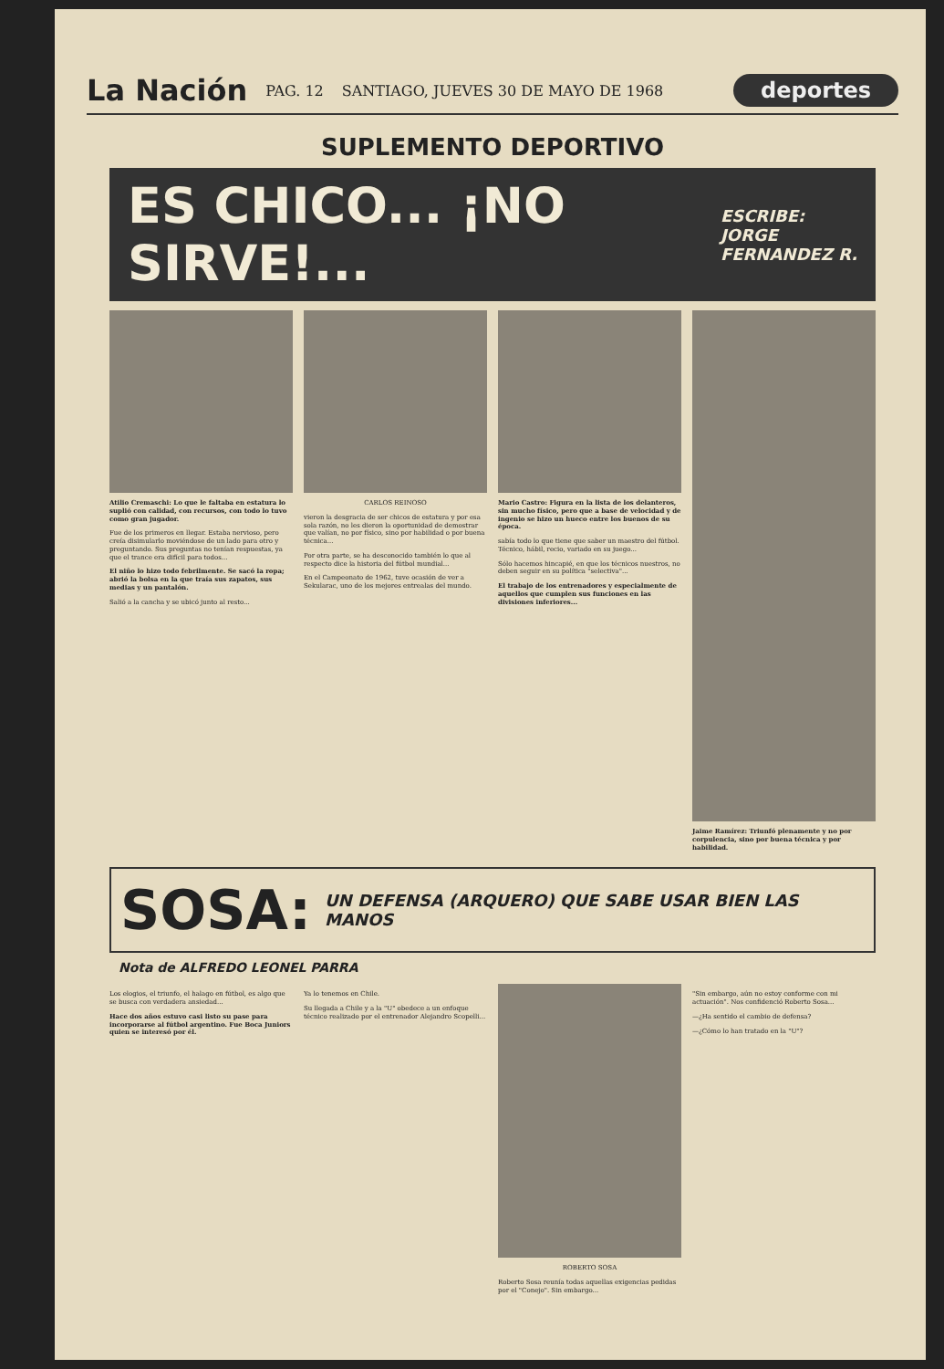La Nación PAG. 12 SANTIAGO, JUEVES 30 DE MAYO DE 1968 deportes
SUPLEMENTO DEPORTIVO
ES CHICO... ¡NO SIRVE!...
ESCRIBE:
JORGE
FERNANDEZ R.
Atilio Cremaschi: Lo que le faltaba en estatura lo suplió con calidad, con recursos, con todo lo tuvo como gran jugador.
Fue de los primeros en llegar. Estaba nervioso, pero creía disimularlo moviéndose de un lado para otro y preguntando. Sus preguntas no tenían respuestas, ya que el trance era difícil para todos...
El niño lo hizo todo febrilmente. Se sacó la ropa; abrió la bolsa en la que traía sus zapatos, sus medias y un pantalón.
Salió a la cancha y se ubicó junto al resto...
CARLOS REINOSO
vieron la desgracia de ser chicos de estatura y por esa sola razón, no les dieron la oportunidad de demostrar que valían, no por físico, sino por habilidad o por buena técnica...
Por otra parte, se ha desconocido también lo que al respecto dice la historia del fútbol mundial...
En el Campeonato de 1962, tuve ocasión de ver a Sekularac, uno de los mejores entrealas del mundo.
Mario Castro: Figura en la lista de los delanteros, sin mucho físico, pero que a base de velocidad y de ingenio se hizo un hueco entre los buenos de su época.
sabía todo lo que tiene que saber un maestro del fútbol. Técnico, hábil, recio, variado en su juego...
Sólo hacemos hincapié, en que los técnicos nuestros, no deben seguir en su política "selectiva"...
El trabajo de los entrenadores y especialmente de aquellos que cumplen sus funciones en las divisiones inferiores...
Jaime Ramírez: Triunfó plenamente y no por corpulencia, sino por buena técnica y por habilidad.
SOSA: UN DEFENSA (ARQUERO) QUE SABE USAR BIEN LAS MANOS
Nota de ALFREDO LEONEL PARRA
Los elogios, el triunfo, el halago en fútbol, es algo que se busca con verdadera ansiedad...
Hace dos años estuvo casi listo su pase para incorporarse al fútbol argentino. Fue Boca Juniors quien se interesó por él.
Ya lo tenemos en Chile.
Su llegada a Chile y a la "U" obedece a un enfoque técnico realizado por el entrenador Alejandro Scopelli...
ROBERTO SOSA
Roberto Sosa reunía todas aquellas exigencias pedidas por el "Conejo". Sin embargo...
"Sin embargo, aún no estoy conforme con mi actuación". Nos confidenció Roberto Sosa...
—¿Ha sentido el cambio de defensa?
—¿Cómo lo han tratado en la "U"?